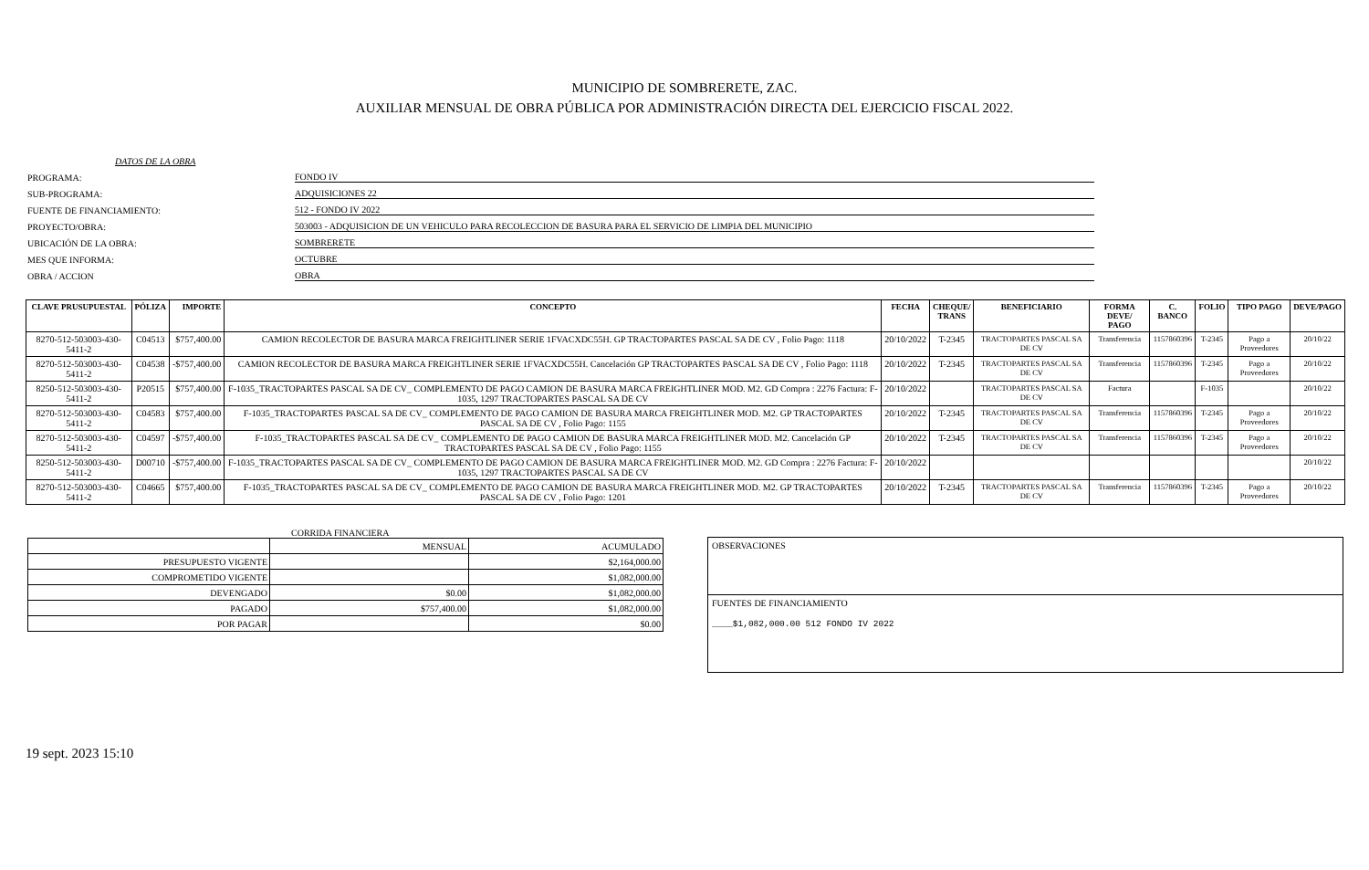MUNICIPIO DE SOMBRERETE, ZAC.
AUXILIAR MENSUAL DE OBRA PÚBLICA POR ADMINISTRACIÓN DIRECTA DEL EJERCICIO FISCAL 2022.
DATOS DE LA OBRA
PROGRAMA:
FONDO IV
SUB-PROGRAMA:
ADQUISICIONES 22
FUENTE DE FINANCIAMIENTO:
512 - FONDO IV 2022
PROYECTO/OBRA:
503003 - ADQUISICION DE UN VEHICULO PARA RECOLECCION DE BASURA PARA EL SERVICIO DE LIMPIA DEL MUNICIPIO
UBICACIÓN DE LA OBRA:
SOMBRERETE
MES QUE INFORMA:
OCTUBRE
OBRA / ACCION
OBRA
| CLAVE PRUSUPUESTAL | PÓLIZA | IMPORTE | CONCEPTO | FECHA | CHEQUE/ TRANS | BENEFICIARIO | FORMA DEVE/ PAGO | C. BANCO | FOLIO | TIPO PAGO | DEVE/PAGO |
| --- | --- | --- | --- | --- | --- | --- | --- | --- | --- | --- | --- |
| 8270-512-503003-430-5411-2 | C04513 | $757,400.00 | CAMION RECOLECTOR DE BASURA MARCA FREIGHTLINER SERIE 1FVACXDC55H. GP TRACTOPARTES PASCAL SA DE CV , Folio Pago: 1118 | 20/10/2022 | T-2345 | TRACTOPARTES PASCAL SA DE CV | Transferencia | 1157860396 | T-2345 | Pago a Proveedores | 20/10/22 |
| 8270-512-503003-430-5411-2 | C04538 | -$757,400.00 | CAMION RECOLECTOR DE BASURA MARCA FREIGHTLINER SERIE 1FVACXDC55H. Cancelación GP TRACTOPARTES PASCAL SA DE CV , Folio Pago: 1118 | 20/10/2022 | T-2345 | TRACTOPARTES PASCAL SA DE CV | Transferencia | 1157860396 | T-2345 | Pago a Proveedores | 20/10/22 |
| 8250-512-503003-430-5411-2 | P20515 | $757,400.00 | F-1035_TRACTOPARTES PASCAL SA DE CV_ COMPLEMENTO DE PAGO CAMION DE BASURA MARCA FREIGHTLINER MOD. M2. GD Compra : 2276 Factura: F-1035, 1297 TRACTOPARTES PASCAL SA DE CV | 20/10/2022 | | TRACTOPARTES PASCAL SA DE CV | Factura | | F-1035 | | 20/10/22 |
| 8270-512-503003-430-5411-2 | C04583 | $757,400.00 | F-1035_TRACTOPARTES PASCAL SA DE CV_ COMPLEMENTO DE PAGO CAMION DE BASURA MARCA FREIGHTLINER MOD. M2. GP TRACTOPARTES PASCAL SA DE CV , Folio Pago: 1155 | 20/10/2022 | T-2345 | TRACTOPARTES PASCAL SA DE CV | Transferencia | 1157860396 | T-2345 | Pago a Proveedores | 20/10/22 |
| 8270-512-503003-430-5411-2 | C04597 | -$757,400.00 | F-1035_TRACTOPARTES PASCAL SA DE CV_ COMPLEMENTO DE PAGO CAMION DE BASURA MARCA FREIGHTLINER MOD. M2. Cancelación GP TRACTOPARTES PASCAL SA DE CV , Folio Pago: 1155 | 20/10/2022 | T-2345 | TRACTOPARTES PASCAL SA DE CV | Transferencia | 1157860396 | T-2345 | Pago a Proveedores | 20/10/22 |
| 8250-512-503003-430-5411-2 | D00710 | -$757,400.00 | F-1035_TRACTOPARTES PASCAL SA DE CV_ COMPLEMENTO DE PAGO CAMION DE BASURA MARCA FREIGHTLINER MOD. M2. GD Compra : 2276 Factura: F-1035, 1297 TRACTOPARTES PASCAL SA DE CV | 20/10/2022 | | | | | | | 20/10/22 |
| 8270-512-503003-430-5411-2 | C04665 | $757,400.00 | F-1035_TRACTOPARTES PASCAL SA DE CV_ COMPLEMENTO DE PAGO CAMION DE BASURA MARCA FREIGHTLINER MOD. M2. GP TRACTOPARTES PASCAL SA DE CV , Folio Pago: 1201 | 20/10/2022 | T-2345 | TRACTOPARTES PASCAL SA DE CV | Transferencia | 1157860396 | T-2345 | Pago a Proveedores | 20/10/22 |
CORRIDA FINANCIERA
| | MENSUAL | ACUMULADO |
| PRESUPUESTO VIGENTE | | $2,164,000.00 |
| COMPROMETIDO VIGENTE | | $1,082,000.00 |
| DEVENGADO | $0.00 | $1,082,000.00 |
| PAGADO | $757,400.00 | $1,082,000.00 |
| POR PAGAR | | $0.00 |
OBSERVACIONES
FUENTES DE FINANCIAMIENTO
____$1,082,000.00 512 FONDO IV 2022
19 sept. 2023 15:10